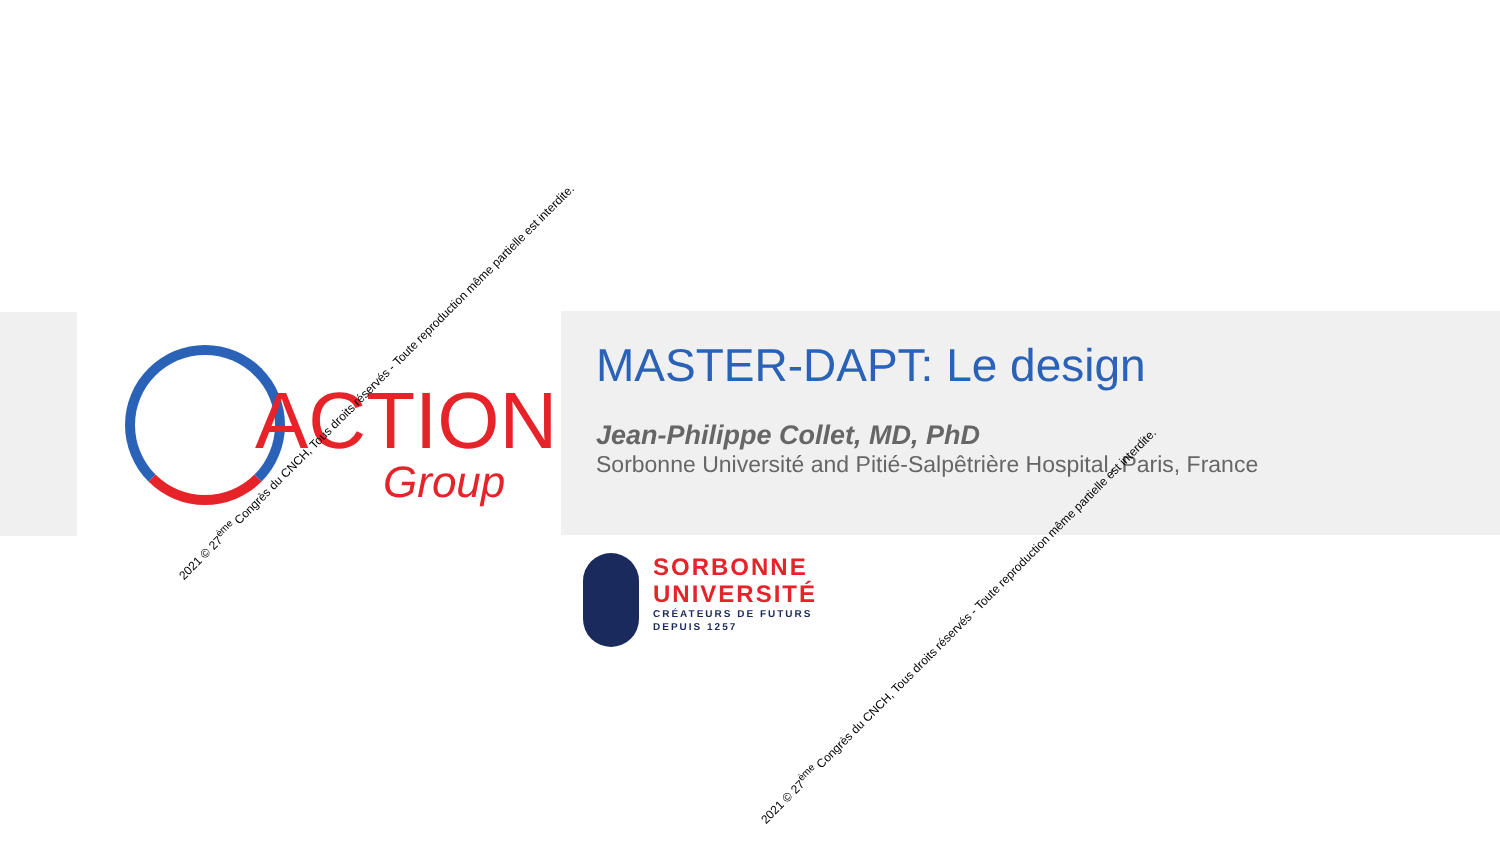ACTION
Group
MASTER-DAPT: Le design
Jean-Philippe Collet, MD, PhD
Sorbonne Université and Pitié-Salpêtrière Hospital, Paris, France
SORBONNE
UNIVERSITÉ
CRÉATEURS DE FUTURS
DEPUIS 1257
2021 © 27<sup>ème</sup> Congrès du CNCH, Tous droits réservés - Toute reproduction même partielle est interdite.
2021 © 27<sup>ème</sup> Congrès du CNCH, Tous droits réservés - Toute reproduction même partielle est interdite.